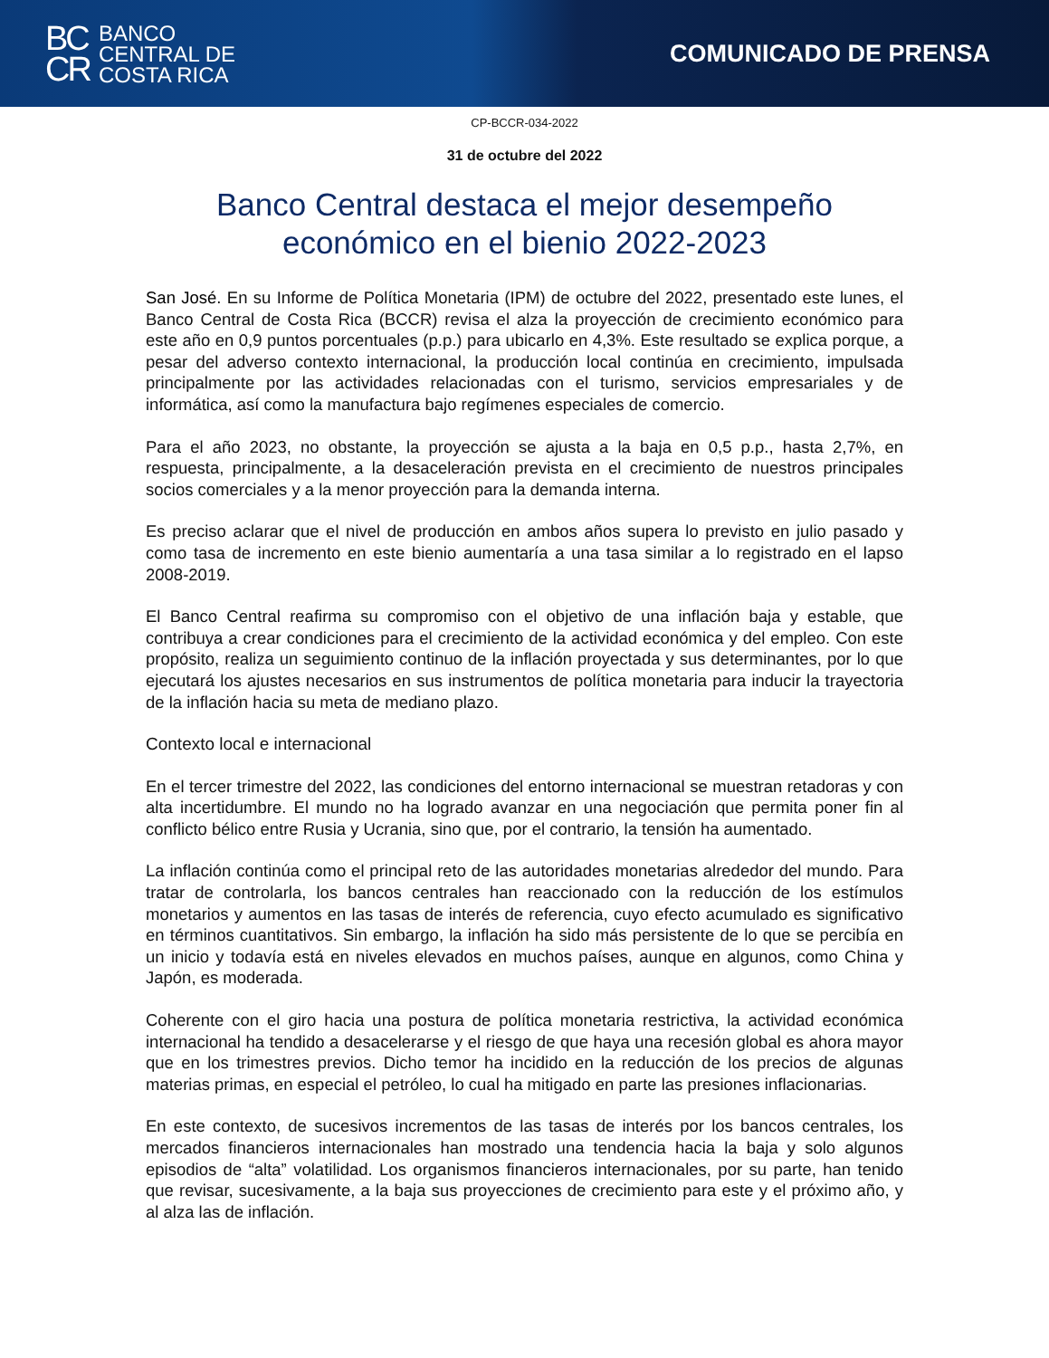BC
CR
BANCO
CENTRAL DE
COSTA RICA
COMUNICADO DE PRENSA
CP-BCCR-034-2022
31 de octubre del 2022
Banco Central destaca el mejor desempeño
económico en el bienio 2022-2023
San José. En su Informe de Política Monetaria (IPM) de octubre del 2022, presentado este lunes, el Banco Central de Costa Rica (BCCR) revisa el alza la proyección de crecimiento económico para este año en 0,9 puntos porcentuales (p.p.) para ubicarlo en 4,3%. Este resultado se explica porque, a pesar del adverso contexto internacional, la producción local continúa en crecimiento, impulsada principalmente por las actividades relacionadas con el turismo, servicios empresariales y de informática, así como la manufactura bajo regímenes especiales de comercio.
Para el año 2023, no obstante, la proyección se ajusta a la baja en 0,5 p.p., hasta 2,7%, en respuesta, principalmente, a la desaceleración prevista en el crecimiento de nuestros principales socios comerciales y a la menor proyección para la demanda interna.
Es preciso aclarar que el nivel de producción en ambos años supera lo previsto en julio pasado y como tasa de incremento en este bienio aumentaría a una tasa similar a lo registrado en el lapso 2008-2019.
El Banco Central reafirma su compromiso con el objetivo de una inflación baja y estable, que contribuya a crear condiciones para el crecimiento de la actividad económica y del empleo. Con este propósito, realiza un seguimiento continuo de la inflación proyectada y sus determinantes, por lo que ejecutará los ajustes necesarios en sus instrumentos de política monetaria para inducir la trayectoria de la inflación hacia su meta de mediano plazo.
Contexto local e internacional
En el tercer trimestre del 2022, las condiciones del entorno internacional se muestran retadoras y con alta incertidumbre. El mundo no ha logrado avanzar en una negociación que permita poner fin al conflicto bélico entre Rusia y Ucrania, sino que, por el contrario, la tensión ha aumentado.
La inflación continúa como el principal reto de las autoridades monetarias alrededor del mundo. Para tratar de controlarla, los bancos centrales han reaccionado con la reducción de los estímulos monetarios y aumentos en las tasas de interés de referencia, cuyo efecto acumulado es significativo en términos cuantitativos. Sin embargo, la inflación ha sido más persistente de lo que se percibía en un inicio y todavía está en niveles elevados en muchos países, aunque en algunos, como China y Japón, es moderada.
Coherente con el giro hacia una postura de política monetaria restrictiva, la actividad económica internacional ha tendido a desacelerarse y el riesgo de que haya una recesión global es ahora mayor que en los trimestres previos. Dicho temor ha incidido en la reducción de los precios de algunas materias primas, en especial el petróleo, lo cual ha mitigado en parte las presiones inflacionarias.
En este contexto, de sucesivos incrementos de las tasas de interés por los bancos centrales, los mercados financieros internacionales han mostrado una tendencia hacia la baja y solo algunos episodios de “alta” volatilidad. Los organismos financieros internacionales, por su parte, han tenido que revisar, sucesivamente, a la baja sus proyecciones de crecimiento para este y el próximo año, y al alza las de inflación.